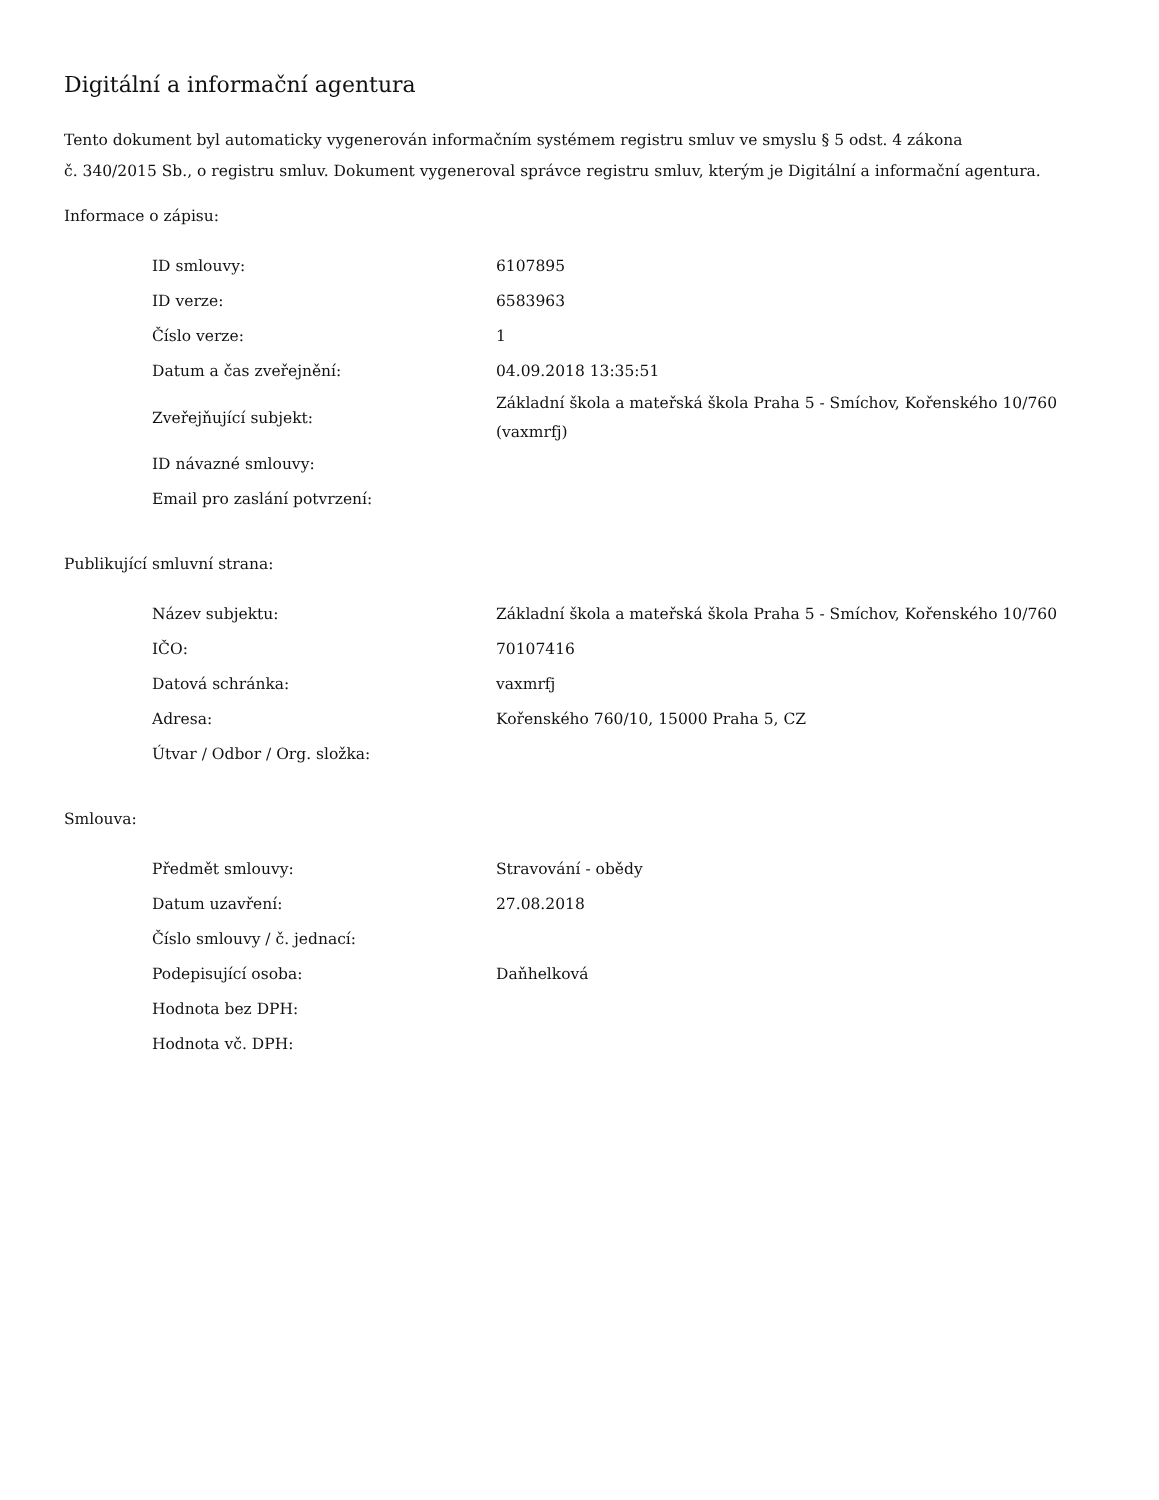Digitální a informační agentura
Tento dokument byl automaticky vygenerován informačním systémem registru smluv ve smyslu § 5 odst. 4 zákona
č. 340/2015 Sb., o registru smluv. Dokument vygeneroval správce registru smluv, kterým je Digitální a informační agentura.
Informace o zápisu:
| ID smlouvy: | 6107895 |
| ID verze: | 6583963 |
| Číslo verze: | 1 |
| Datum a čas zveřejnění: | 04.09.2018 13:35:51 |
| Zveřejňující subjekt: | Základní škola a mateřská škola Praha 5 - Smíchov, Kořenského 10/760 (vaxmrfj) |
| ID návazné smlouvy: | |
| Email pro zaslání potvrzení: | |
Publikující smluvní strana:
| Název subjektu: | Základní škola a mateřská škola Praha 5 - Smíchov, Kořenského 10/760 |
| IČO: | 70107416 |
| Datová schránka: | vaxmrfj |
| Adresa: | Kořenského 760/10, 15000 Praha 5, CZ |
| Útvar / Odbor / Org. složka: | |
Smlouva:
| Předmět smlouvy: | Stravování - obědy |
| Datum uzavření: | 27.08.2018 |
| Číslo smlouvy / č. jednací: | |
| Podepisující osoba: | Daňhelková |
| Hodnota bez DPH: | |
| Hodnota vč. DPH: | |